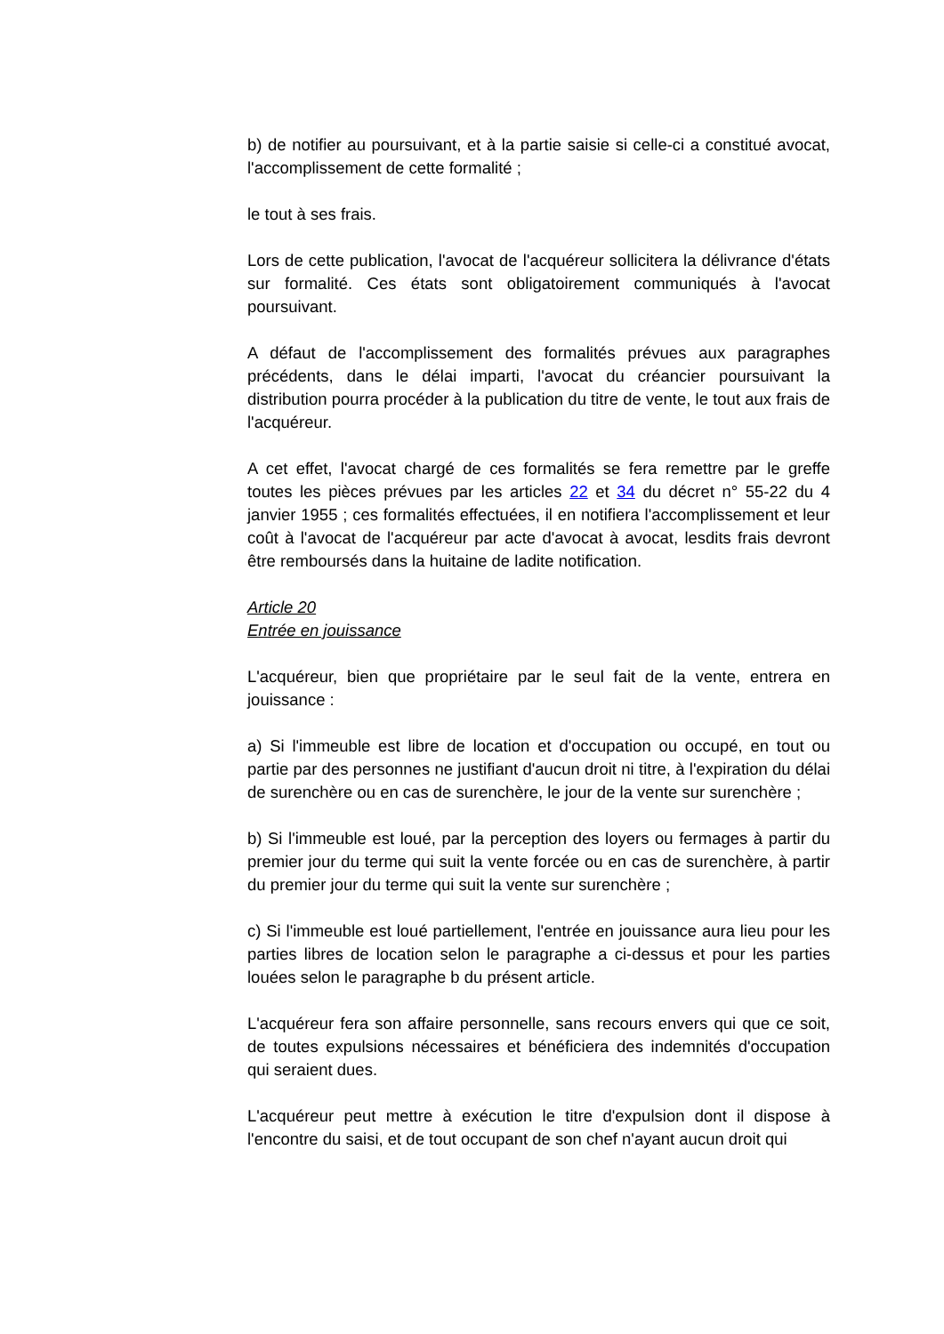b) de notifier au poursuivant, et à la partie saisie si celle-ci a constitué avocat, l'accomplissement de cette formalité ;
le tout à ses frais.
Lors de cette publication, l'avocat de l'acquéreur sollicitera la délivrance d'états sur formalité. Ces états sont obligatoirement communiqués à l'avocat poursuivant.
A défaut de l'accomplissement des formalités prévues aux paragraphes précédents, dans le délai imparti, l'avocat du créancier poursuivant la distribution pourra procéder à la publication du titre de vente, le tout aux frais de l'acquéreur.
A cet effet, l'avocat chargé de ces formalités se fera remettre par le greffe toutes les pièces prévues par les articles 22 et 34 du décret n° 55-22 du 4 janvier 1955 ; ces formalités effectuées, il en notifiera l'accomplissement et leur coût à l'avocat de l'acquéreur par acte d'avocat à avocat, lesdits frais devront être remboursés dans la huitaine de ladite notification.
Article 20
Entrée en jouissance
L'acquéreur, bien que propriétaire par le seul fait de la vente, entrera en jouissance :
a) Si l'immeuble est libre de location et d'occupation ou occupé, en tout ou partie par des personnes ne justifiant d'aucun droit ni titre, à l'expiration du délai de surenchère ou en cas de surenchère, le jour de la vente sur surenchère ;
b) Si l'immeuble est loué, par la perception des loyers ou fermages à partir du premier jour du terme qui suit la vente forcée ou en cas de surenchère, à partir du premier jour du terme qui suit la vente sur surenchère ;
c) Si l'immeuble est loué partiellement, l'entrée en jouissance aura lieu pour les parties libres de location selon le paragraphe a ci-dessus et pour les parties louées selon le paragraphe b du présent article.
L'acquéreur fera son affaire personnelle, sans recours envers qui que ce soit, de toutes expulsions nécessaires et bénéficiera des indemnités d'occupation qui seraient dues.
L'acquéreur peut mettre à exécution le titre d'expulsion dont il dispose à l'encontre du saisi, et de tout occupant de son chef n'ayant aucun droit qui